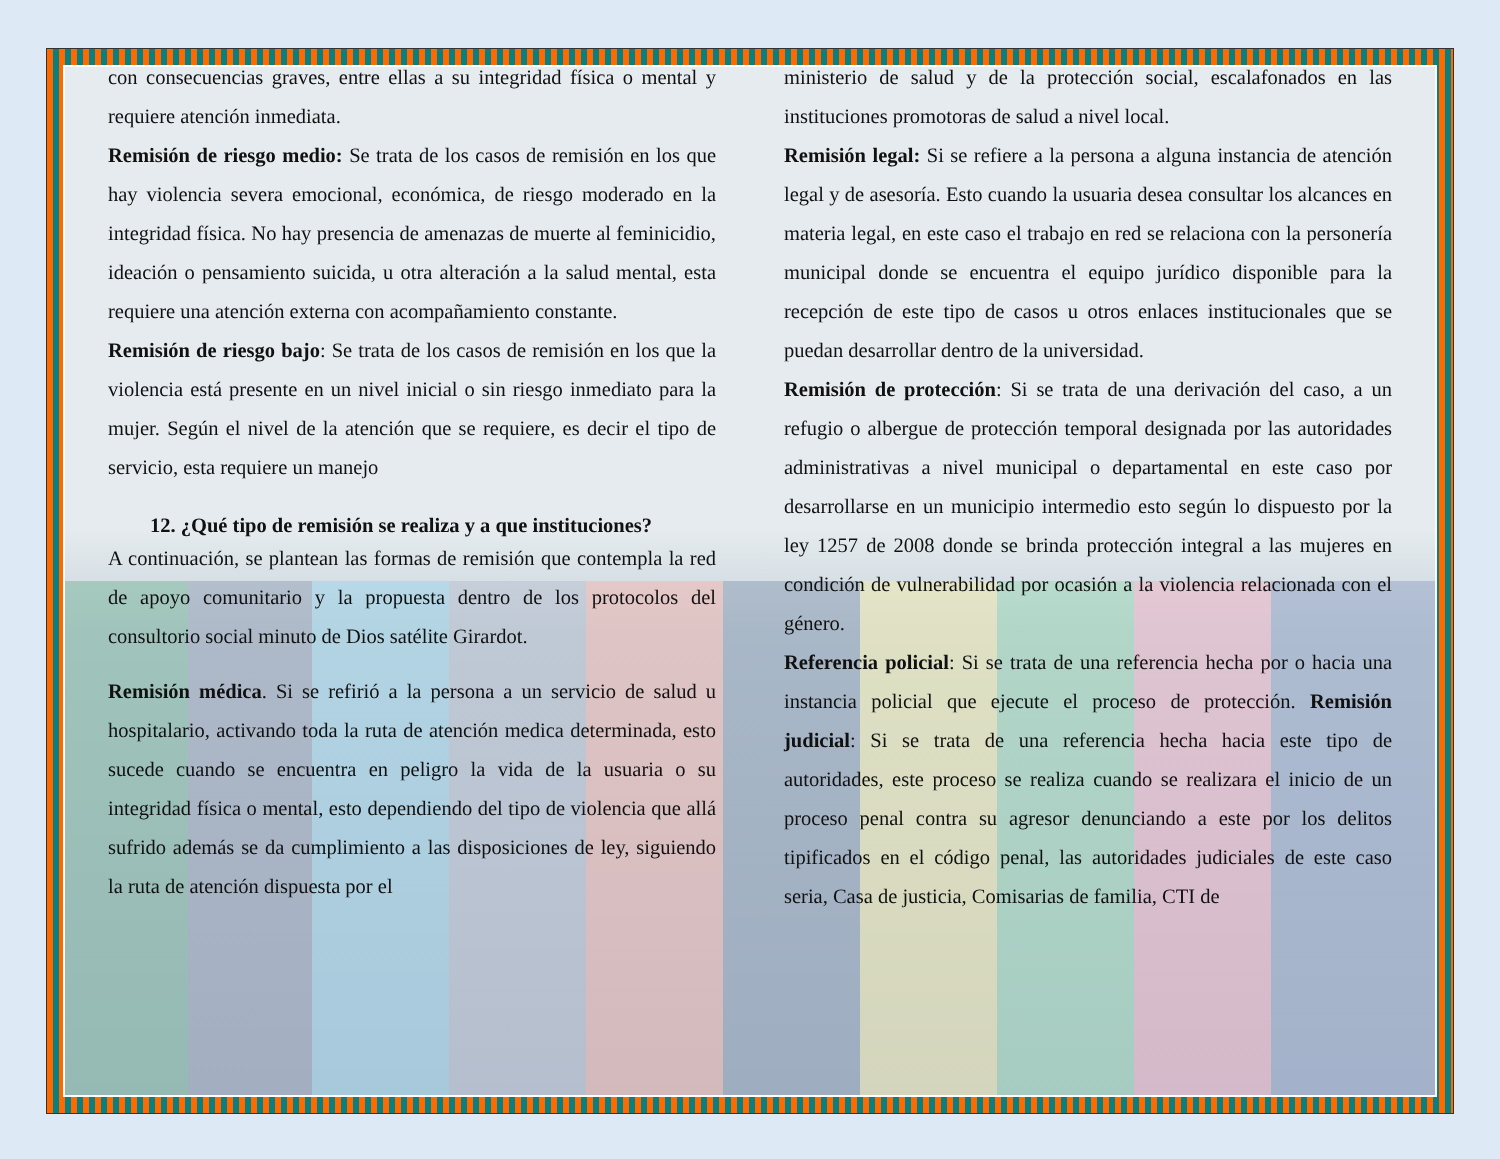con consecuencias graves, entre ellas a su integridad física o mental y requiere atención inmediata.
Remisión de riesgo medio: Se trata de los casos de remisión en los que hay violencia severa emocional, económica, de riesgo moderado en la integridad física. No hay presencia de amenazas de muerte al feminicidio, ideación o pensamiento suicida, u otra alteración a la salud mental, esta requiere una atención externa con acompañamiento constante.
Remisión de riesgo bajo: Se trata de los casos de remisión en los que la violencia está presente en un nivel inicial o sin riesgo inmediato para la mujer. Según el nivel de la atención que se requiere, es decir el tipo de servicio, esta requiere un manejo
12. ¿Qué tipo de remisión se realiza y a que instituciones?
A continuación, se plantean las formas de remisión que contempla la red de apoyo comunitario y la propuesta dentro de los protocolos del consultorio social minuto de Dios satélite Girardot.
Remisión médica. Si se refirió a la persona a un servicio de salud u hospitalario, activando toda la ruta de atención medica determinada, esto sucede cuando se encuentra en peligro la vida de la usuaria o su integridad física o mental, esto dependiendo del tipo de violencia que allá sufrido además se da cumplimiento a las disposiciones de ley, siguiendo la ruta de atención dispuesta por el
ministerio de salud y de la protección social, escalafonados en las instituciones promotoras de salud a nivel local.
Remisión legal: Si se refiere a la persona a alguna instancia de atención legal y de asesoría. Esto cuando la usuaria desea consultar los alcances en materia legal, en este caso el trabajo en red se relaciona con la personería municipal donde se encuentra el equipo jurídico disponible para la recepción de este tipo de casos u otros enlaces institucionales que se puedan desarrollar dentro de la universidad.
Remisión de protección: Si se trata de una derivación del caso, a un refugio o albergue de protección temporal designada por las autoridades administrativas a nivel municipal o departamental en este caso por desarrollarse en un municipio intermedio esto según lo dispuesto por la ley 1257 de 2008 donde se brinda protección integral a las mujeres en condición de vulnerabilidad por ocasión a la violencia relacionada con el género.
Referencia policial: Si se trata de una referencia hecha por o hacia una instancia policial que ejecute el proceso de protección. Remisión judicial: Si se trata de una referencia hecha hacia este tipo de autoridades, este proceso se realiza cuando se realizara el inicio de un proceso penal contra su agresor denunciando a este por los delitos tipificados en el código penal, las autoridades judiciales de este caso seria, Casa de justicia, Comisarias de familia, CTI de